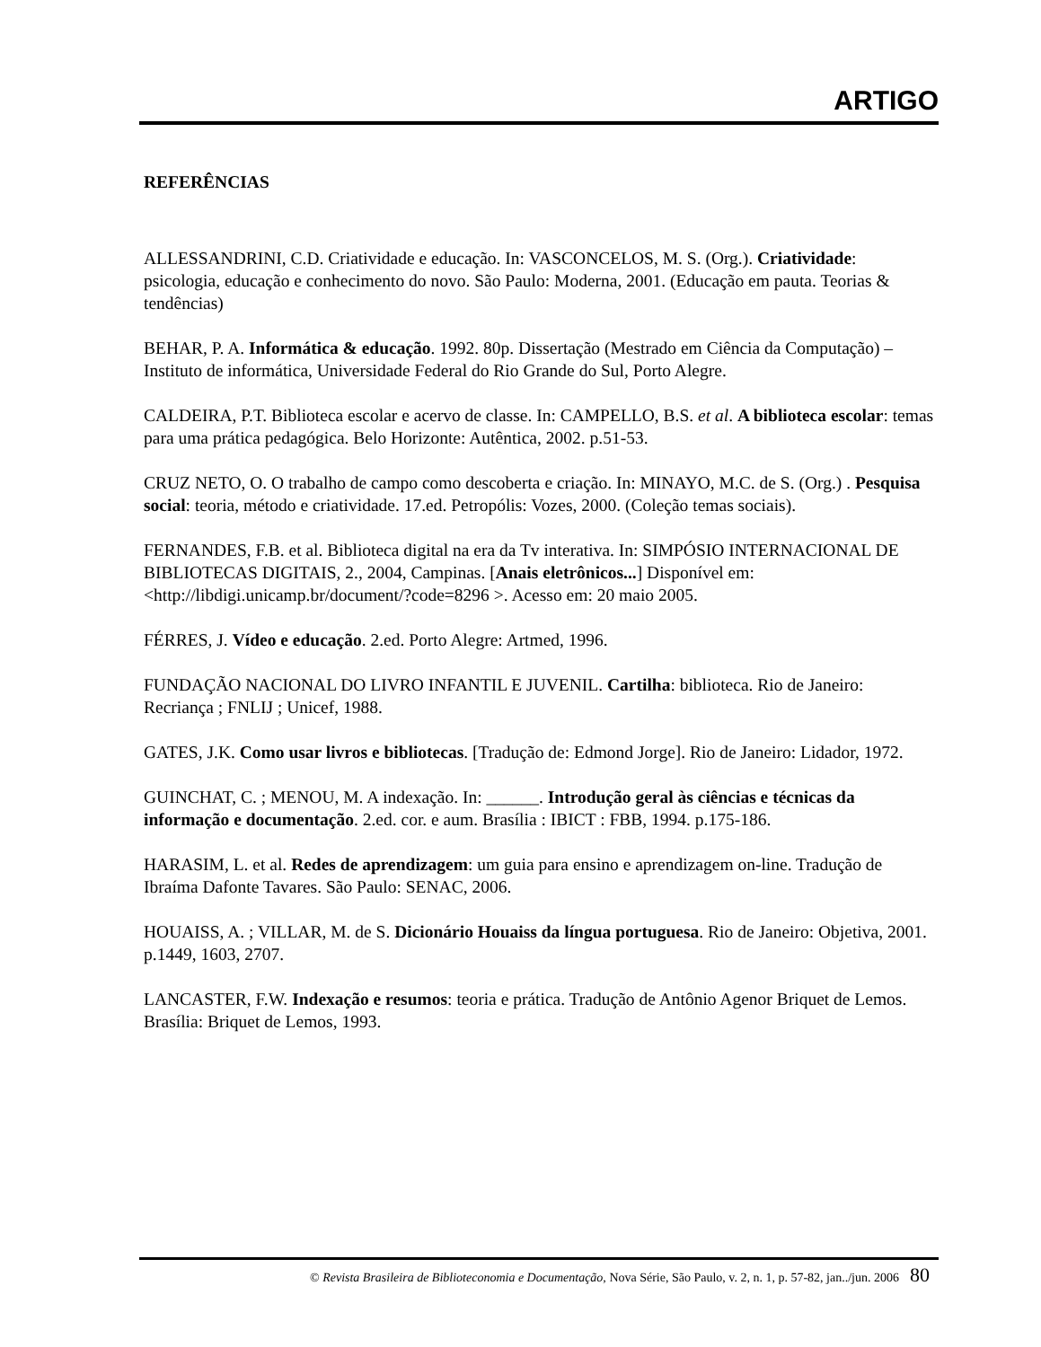ARTIGO
REFERÊNCIAS
ALLESSANDRINI, C.D. Criatividade e educação. In: VASCONCELOS, M. S. (Org.). Criatividade: psicologia, educação e conhecimento do novo. São Paulo: Moderna, 2001. (Educação em pauta. Teorias & tendências)
BEHAR, P. A. Informática & educação. 1992. 80p. Dissertação (Mestrado em Ciência da Computação) – Instituto de informática, Universidade Federal do Rio Grande do Sul, Porto Alegre.
CALDEIRA, P.T. Biblioteca escolar e acervo de classe. In: CAMPELLO, B.S. et al. A biblioteca escolar: temas para uma prática pedagógica. Belo Horizonte: Autêntica, 2002. p.51-53.
CRUZ NETO, O. O trabalho de campo como descoberta e criação. In: MINAYO, M.C. de S. (Org.) . Pesquisa social: teoria, método e criatividade. 17.ed. Petropólis: Vozes, 2000. (Coleção temas sociais).
FERNANDES, F.B. et al. Biblioteca digital na era da Tv interativa. In: SIMPÓSIO INTERNACIONAL DE BIBLIOTECAS DIGITAIS, 2., 2004, Campinas. [Anais eletrônicos...] Disponível em: <http://libdigi.unicamp.br/document/?code=8296 >. Acesso em: 20 maio 2005.
FÉRRES, J. Vídeo e educação. 2.ed. Porto Alegre: Artmed, 1996.
FUNDAÇÃO NACIONAL DO LIVRO INFANTIL E JUVENIL. Cartilha: biblioteca. Rio de Janeiro: Recriança ; FNLIJ ; Unicef, 1988.
GATES, J.K. Como usar livros e bibliotecas. [Tradução de: Edmond Jorge]. Rio de Janeiro: Lidador, 1972.
GUINCHAT, C. ; MENOU, M. A indexação. In: ______. Introdução geral às ciências e técnicas da informação e documentação. 2.ed. cor. e aum. Brasília : IBICT : FBB, 1994. p.175-186.
HARASIM, L. et al. Redes de aprendizagem: um guia para ensino e aprendizagem on-line. Tradução de Ibraíma Dafonte Tavares. São Paulo: SENAC, 2006.
HOUAISS, A. ; VILLAR, M. de S. Dicionário Houaiss da língua portuguesa. Rio de Janeiro: Objetiva, 2001. p.1449, 1603, 2707.
LANCASTER, F.W. Indexação e resumos: teoria e prática. Tradução de Antônio Agenor Briquet de Lemos. Brasília: Briquet de Lemos, 1993.
© Revista Brasileira de Biblioteconomia e Documentação, Nova Série, São Paulo, v. 2, n. 1, p. 57-82, jan../jun. 2006 80